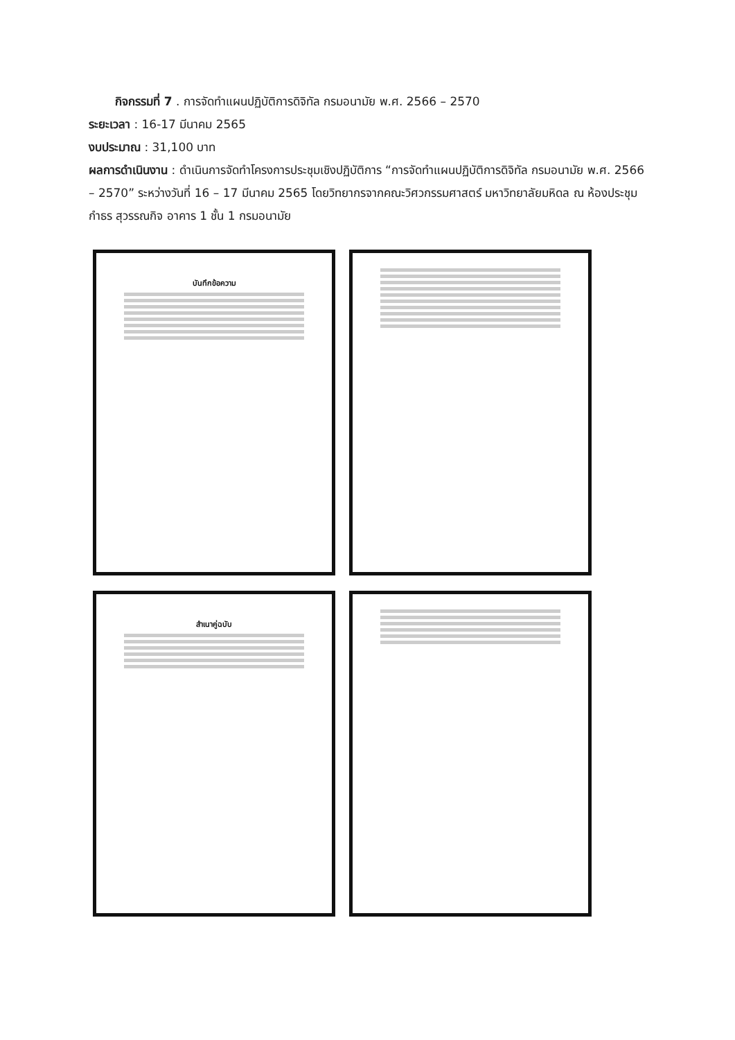กิจกรรมที่ 7 . การจัดทำแผนปฏิบัติการดิจิทัล กรมอนามัย พ.ศ. 2566 – 2570
ระยะเวลา : 16-17 มีนาคม 2565
งบประมาณ : 31,100 บาท
ผลการดำเนินงาน : ดำเนินการจัดทำโครงการประชุมเชิงปฏิบัติการ “การจัดทำแผนปฏิบัติการดิจิทัล กรมอนามัย พ.ศ. 2566 – 2570” ระหว่างวันที่ 16 – 17 มีนาคม 2565 โดยวิทยากรจากคณะวิศวกรรมศาสตร์ มหาวิทยาลัยมหิดล ณ ห้องประชุมกำธร สุวรรณกิจ อาคาร 1 ชั้น 1 กรมอนามัย
บันทึกข้อความ
สำเนาคู่ฉบับ